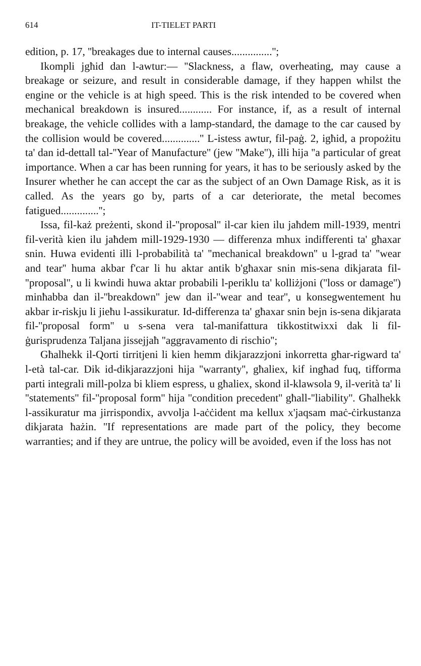614 IT-TIELET PARTI
edition, p. 17, ''breakages due to internal causes...............'';
Ikompli jgħid dan l-awtur:— ''Slackness, a flaw, overheating, may cause a breakage or seizure, and result in considerable damage, if they happen whilst the engine or the vehicle is at high speed. This is the risk intended to be covered when mechanical breakdown is insured............ For instance, if, as a result of internal breakage, the vehicle collides with a lamp-standard, the damage to the car caused by the collision would be covered..............'' L-istess awtur, fil-paġ. 2, igħid, a propożitu ta' dan id-dettall tal-''Year of Manufacture'' (jew ''Make''), illi hija ''a particular of great importance. When a car has been running for years, it has to be seriously asked by the Insurer whether he can accept the car as the subject of an Own Damage Risk, as it is called. As the years go by, parts of a car deteriorate, the metal becomes fatigued..............'';
Issa, fil-każ preżenti, skond il-''proposal'' il-car kien ilu jaħdem mill-1939, mentri fil-verità kien ilu jaħdem mill-1929-1930 — differenza mhux indifferenti ta' għaxar snin. Huwa evidenti illi l-probabilità ta' ''mechanical breakdown'' u l-grad ta' ''wear and tear'' huma akbar f'car li hu aktar antik b'għaxar snin mis-sena dikjarata fil-''proposal'', u li kwindi huwa aktar probabili l-periklu ta' kolliżjoni (''loss or damage'') minħabba dan il-''breakdown'' jew dan il-''wear and tear'', u konsegwentement hu akbar ir-riskju li jieħu l-assikuratur. Id-differenza ta' għaxar snin bejn is-sena dikjarata fil-''proposal form'' u s-sena vera tal-manifattura tikkostitwixxi dak li fil-ġurisprudenza Taljana jissejjaħ ''aggravamento di rischio'';
Għalhekk il-Qorti tirritjeni li kien hemm dikjarazzjoni inkorretta għar-rigward ta' l-età tal-car. Dik id-dikjarazzjoni hija ''warranty'', għaliex, kif ingħad fuq, tifforma parti integrali mill-polza bi kliem espress, u għaliex, skond il-klawsola 9, il-verità ta' li ''statements'' fil-''proposal form'' hija ''condition precedent'' għall-''liability''. Għalhekk l-assikuratur ma jirrispondix, avvolja l-aċċident ma kellux x'jaqsam maċ-ċirkustanza dikjarata ħażin. ''If representations are made part of the policy, they become warranties; and if they are untrue, the policy will be avoided, even if the loss has not